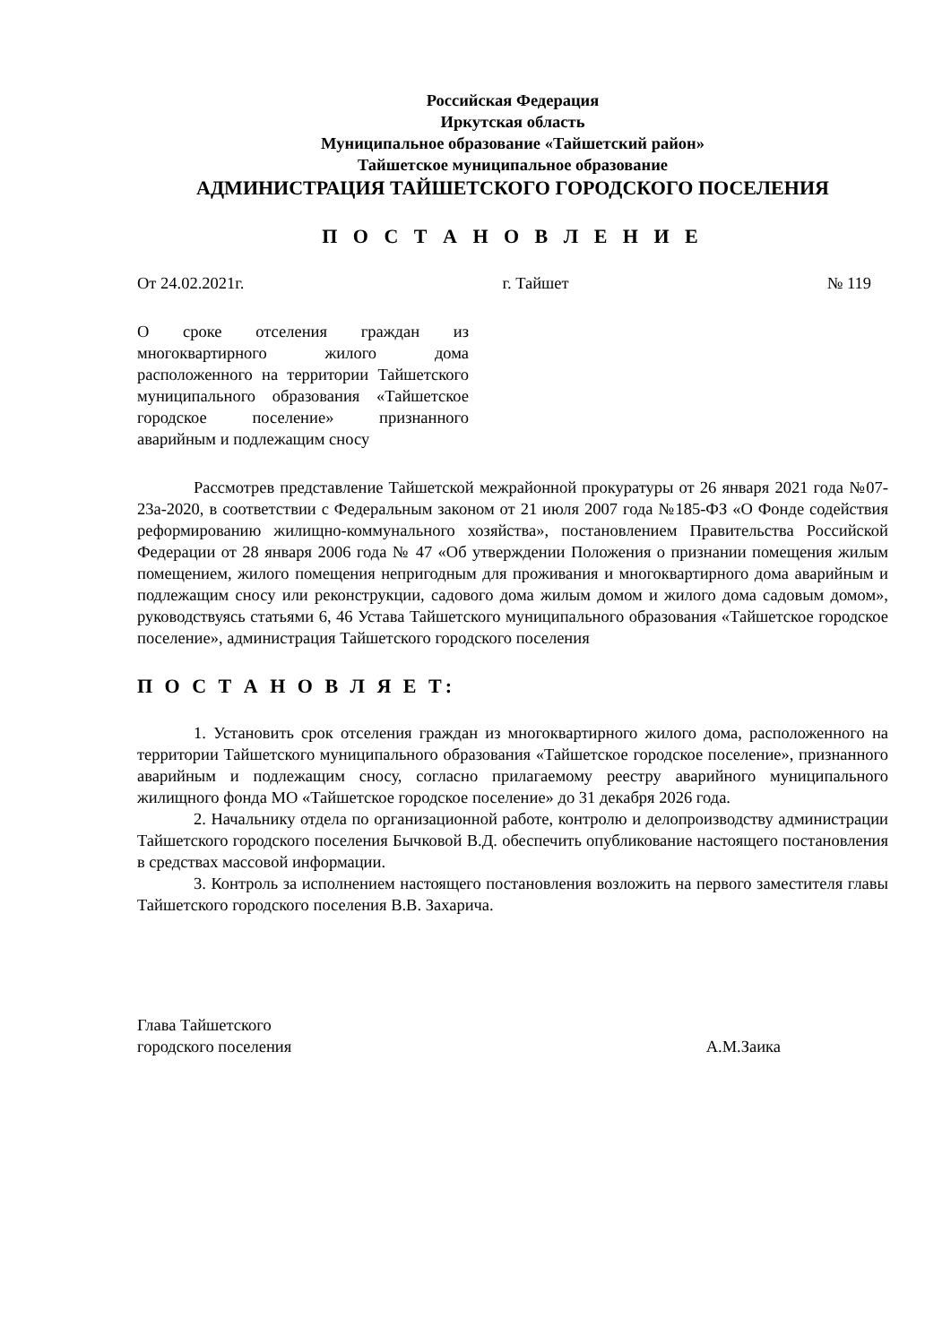Российская Федерация
Иркутская область
Муниципальное образование «Тайшетский район»
Тайшетское муниципальное образование
АДМИНИСТРАЦИЯ ТАЙШЕТСКОГО ГОРОДСКОГО ПОСЕЛЕНИЯ
П О С Т А Н О В Л Е Н И Е
От 24.02.2021г. г. Тайшет № 119
О сроке отселения граждан из многоквартирного жилого дома расположенного на территории Тайшетского муниципального образования «Тайшетское городское поселение» признанного аварийным и подлежащим сносу
Рассмотрев представление Тайшетской межрайонной прокуратуры от 26 января 2021 года №07-23а-2020, в соответствии с Федеральным законом от 21 июля 2007 года №185-ФЗ «О Фонде содействия реформированию жилищно-коммунального хозяйства», постановлением Правительства Российской Федерации от 28 января 2006 года № 47 «Об утверждении Положения о признании помещения жилым помещением, жилого помещения непригодным для проживания и многоквартирного дома аварийным и подлежащим сносу или реконструкции, садового дома жилым домом и жилого дома садовым домом», руководствуясь статьями 6, 46 Устава Тайшетского муниципального образования «Тайшетское городское поселение», администрация Тайшетского городского поселения
П О С Т А Н О В Л Я Е Т:
1. Установить срок отселения граждан из многоквартирного жилого дома, расположенного на территории Тайшетского муниципального образования «Тайшетское городское поселение», признанного аварийным и подлежащим сносу, согласно прилагаемому реестру аварийного муниципального жилищного фонда МО «Тайшетское городское поселение» до 31 декабря 2026 года.
2. Начальнику отдела по организационной работе, контролю и делопроизводству администрации Тайшетского городского поселения Бычковой В.Д. обеспечить опубликование настоящего постановления в средствах массовой информации.
3. Контроль за исполнением настоящего постановления возложить на первого заместителя главы Тайшетского городского поселения В.В. Захарича.
Глава Тайшетского
городского поселения А.М.Заика